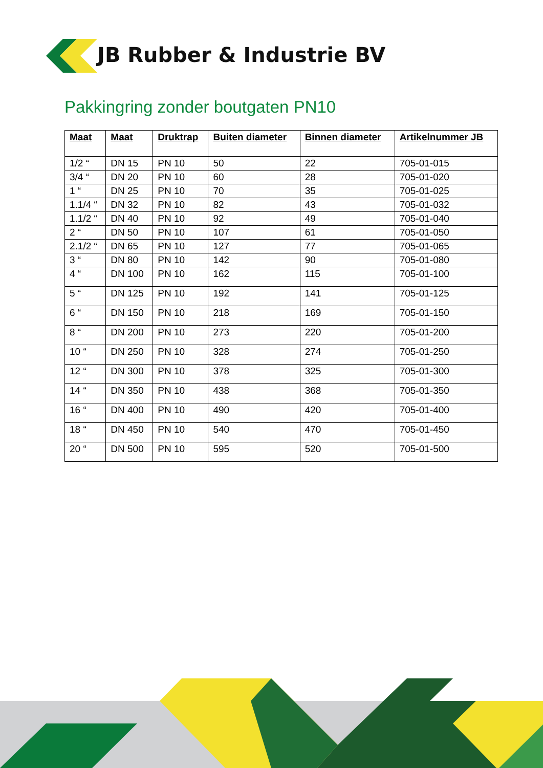JB Rubber & Industrie BV
Pakkingring zonder boutgaten PN10
| Maat | Maat | Druktrap | Buiten diameter | Binnen diameter | Artikelnummer JB |
| --- | --- | --- | --- | --- | --- |
| 1/2 “ | DN 15 | PN 10 | 50 | 22 | 705-01-015 |
| 3/4 “ | DN 20 | PN 10 | 60 | 28 | 705-01-020 |
| 1 “ | DN 25 | PN 10 | 70 | 35 | 705-01-025 |
| 1.1/4 “ | DN 32 | PN 10 | 82 | 43 | 705-01-032 |
| 1.1/2 “ | DN 40 | PN 10 | 92 | 49 | 705-01-040 |
| 2 “ | DN 50 | PN 10 | 107 | 61 | 705-01-050 |
| 2.1/2 “ | DN 65 | PN 10 | 127 | 77 | 705-01-065 |
| 3 “ | DN 80 | PN 10 | 142 | 90 | 705-01-080 |
| 4 “ | DN 100 | PN 10 | 162 | 115 | 705-01-100 |
| 5 “ | DN 125 | PN 10 | 192 | 141 | 705-01-125 |
| 6 “ | DN 150 | PN 10 | 218 | 169 | 705-01-150 |
| 8 “ | DN 200 | PN 10 | 273 | 220 | 705-01-200 |
| 10 “ | DN 250 | PN 10 | 328 | 274 | 705-01-250 |
| 12 “ | DN 300 | PN 10 | 378 | 325 | 705-01-300 |
| 14 “ | DN 350 | PN 10 | 438 | 368 | 705-01-350 |
| 16 “ | DN 400 | PN 10 | 490 | 420 | 705-01-400 |
| 18 “ | DN 450 | PN 10 | 540 | 470 | 705-01-450 |
| 20 “ | DN 500 | PN 10 | 595 | 520 | 705-01-500 |